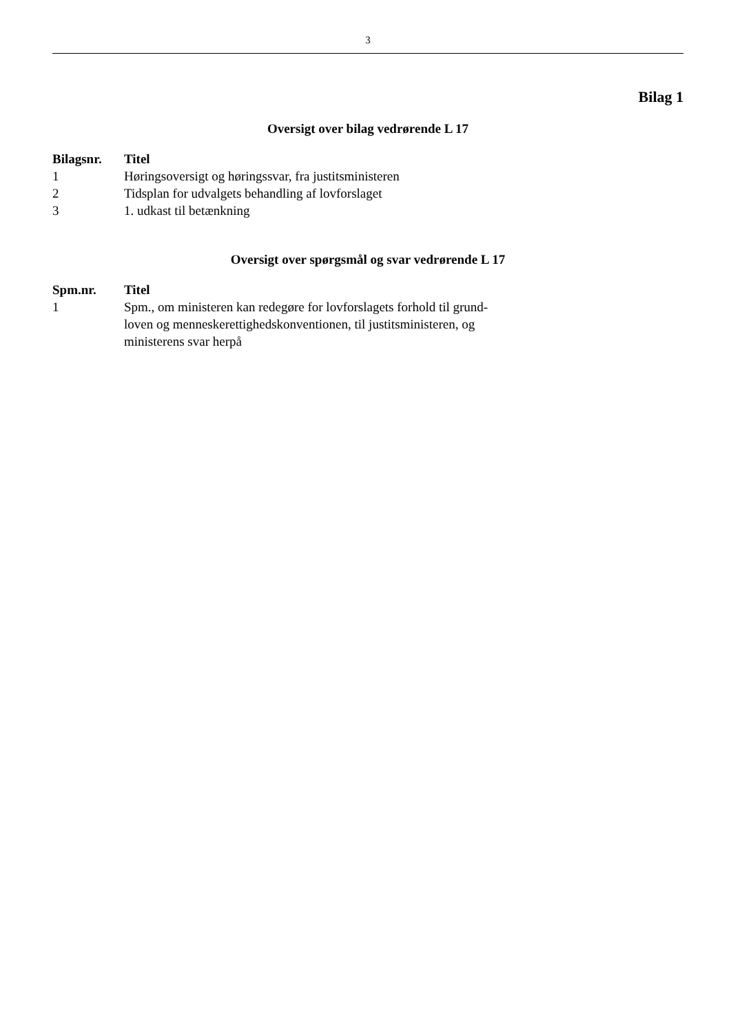3
Bilag 1
Oversigt over bilag vedrørende L 17
| Bilagsnr. | Titel |
| --- | --- |
| 1 | Høringsoversigt og høringssvar, fra justitsministeren |
| 2 | Tidsplan for udvalgets behandling af lovforslaget |
| 3 | 1. udkast til betænkning |
Oversigt over spørgsmål og svar vedrørende L 17
| Spm.nr. | Titel |
| --- | --- |
| 1 | Spm., om ministeren kan redegøre for lovforslagets forhold til grund- loven og menneskerettighedskonventionen, til justitsministeren, og ministerens svar herpå |